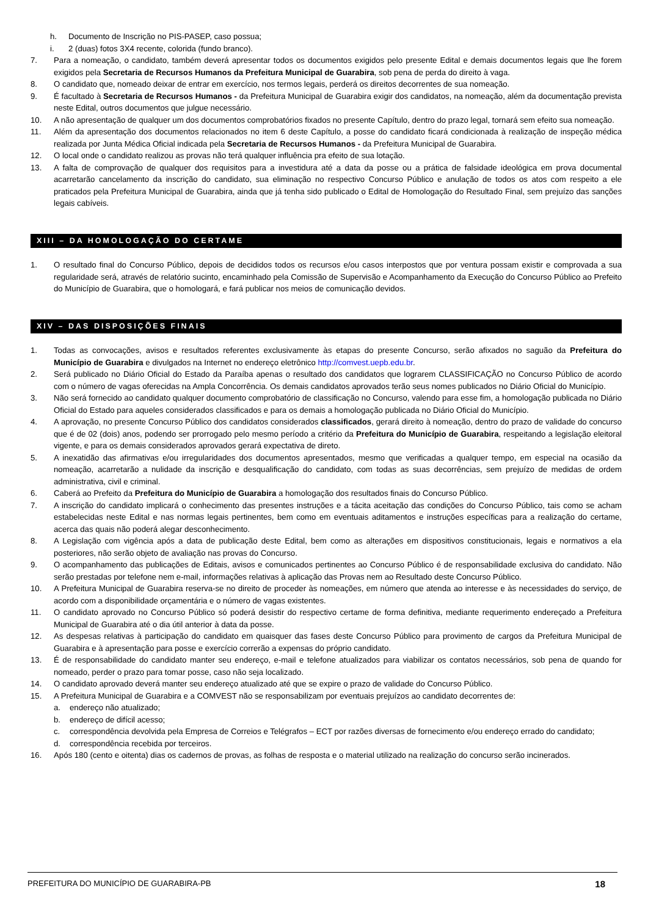h. Documento de Inscrição no PIS-PASEP, caso possua;
i. 2 (duas) fotos 3X4 recente, colorida (fundo branco).
7. Para a nomeação, o candidato, também deverá apresentar todos os documentos exigidos pelo presente Edital e demais documentos legais que lhe forem exigidos pela Secretaria de Recursos Humanos da Prefeitura Municipal de Guarabira, sob pena de perda do direito à vaga.
8. O candidato que, nomeado deixar de entrar em exercício, nos termos legais, perderá os direitos decorrentes de sua nomeação.
9. É facultado à Secretaria de Recursos Humanos - da Prefeitura Municipal de Guarabira exigir dos candidatos, na nomeação, além da documentação prevista neste Edital, outros documentos que julgue necessário.
10. A não apresentação de qualquer um dos documentos comprobatórios fixados no presente Capítulo, dentro do prazo legal, tornará sem efeito sua nomeação.
11. Além da apresentação dos documentos relacionados no item 6 deste Capítulo, a posse do candidato ficará condicionada à realização de inspeção médica realizada por Junta Médica Oficial indicada pela Secretaria de Recursos Humanos - da Prefeitura Municipal de Guarabira.
12. O local onde o candidato realizou as provas não terá qualquer influência pra efeito de sua lotação.
13. A falta de comprovação de qualquer dos requisitos para a investidura até a data da posse ou a prática de falsidade ideológica em prova documental acarretarão cancelamento da inscrição do candidato, sua eliminação no respectivo Concurso Público e anulação de todos os atos com respeito a ele praticados pela Prefeitura Municipal de Guarabira, ainda que já tenha sido publicado o Edital de Homologação do Resultado Final, sem prejuízo das sanções legais cabíveis.
XIII – DA HOMOLOGAÇÃO DO CERTAME
1. O resultado final do Concurso Público, depois de decididos todos os recursos e/ou casos interpostos que por ventura possam existir e comprovada a sua regularidade será, através de relatório sucinto, encaminhado pela Comissão de Supervisão e Acompanhamento da Execução do Concurso Público ao Prefeito do Município de Guarabira, que o homologará, e fará publicar nos meios de comunicação devidos.
XIV – DAS DISPOSIÇÕES FINAIS
1. Todas as convocações, avisos e resultados referentes exclusivamente às etapas do presente Concurso, serão afixados no saguão da Prefeitura do Município de Guarabira e divulgados na Internet no endereço eletrônico http://comvest.uepb.edu.br.
2. Será publicado no Diário Oficial do Estado da Paraíba apenas o resultado dos candidatos que lograrem CLASSIFICAÇÃO no Concurso Público de acordo com o número de vagas oferecidas na Ampla Concorrência. Os demais candidatos aprovados terão seus nomes publicados no Diário Oficial do Município.
3. Não será fornecido ao candidato qualquer documento comprobatório de classificação no Concurso, valendo para esse fim, a homologação publicada no Diário Oficial do Estado para aqueles considerados classificados e para os demais a homologação publicada no Diário Oficial do Município.
4. A aprovação, no presente Concurso Público dos candidatos considerados classificados, gerará direito à nomeação, dentro do prazo de validade do concurso que é de 02 (dois) anos, podendo ser prorrogado pelo mesmo período a critério da Prefeitura do Município de Guarabira, respeitando a legislação eleitoral vigente, e para os demais considerados aprovados gerará expectativa de direto.
5. A inexatidão das afirmativas e/ou irregularidades dos documentos apresentados, mesmo que verificadas a qualquer tempo, em especial na ocasião da nomeação, acarretarão a nulidade da inscrição e desqualificação do candidato, com todas as suas decorrências, sem prejuízo de medidas de ordem administrativa, civil e criminal.
6. Caberá ao Prefeito da Prefeitura do Município de Guarabira a homologação dos resultados finais do Concurso Público.
7. A inscrição do candidato implicará o conhecimento das presentes instruções e a tácita aceitação das condições do Concurso Público, tais como se acham estabelecidas neste Edital e nas normas legais pertinentes, bem como em eventuais aditamentos e instruções específicas para a realização do certame, acerca das quais não poderá alegar desconhecimento.
8. A Legislação com vigência após a data de publicação deste Edital, bem como as alterações em dispositivos constitucionais, legais e normativos a ela posteriores, não serão objeto de avaliação nas provas do Concurso.
9. O acompanhamento das publicações de Editais, avisos e comunicados pertinentes ao Concurso Público é de responsabilidade exclusiva do candidato. Não serão prestadas por telefone nem e-mail, informações relativas à aplicação das Provas nem ao Resultado deste Concurso Público.
10. A Prefeitura Municipal de Guarabira reserva-se no direito de proceder às nomeações, em número que atenda ao interesse e às necessidades do serviço, de acordo com a disponibilidade orçamentária e o número de vagas existentes.
11. O candidato aprovado no Concurso Público só poderá desistir do respectivo certame de forma definitiva, mediante requerimento endereçado a Prefeitura Municipal de Guarabira até o dia útil anterior à data da posse.
12. As despesas relativas à participação do candidato em quaisquer das fases deste Concurso Público para provimento de cargos da Prefeitura Municipal de Guarabira e à apresentação para posse e exercício correrão a expensas do próprio candidato.
13. É de responsabilidade do candidato manter seu endereço, e-mail e telefone atualizados para viabilizar os contatos necessários, sob pena de quando for nomeado, perder o prazo para tomar posse, caso não seja localizado.
14. O candidato aprovado deverá manter seu endereço atualizado até que se expire o prazo de validade do Concurso Público.
15. A Prefeitura Municipal de Guarabira e a COMVEST não se responsabilizam por eventuais prejuízos ao candidato decorrentes de:
a. endereço não atualizado;
b. endereço de difícil acesso;
c. correspondência devolvida pela Empresa de Correios e Telégrafos – ECT por razões diversas de fornecimento e/ou endereço errado do candidato;
d. correspondência recebida por terceiros.
16. Após 180 (cento e oitenta) dias os cadernos de provas, as folhas de resposta e o material utilizado na realização do concurso serão incinerados.
PREFEITURA DO MUNICÍPIO DE GUARABIRA-PB 18